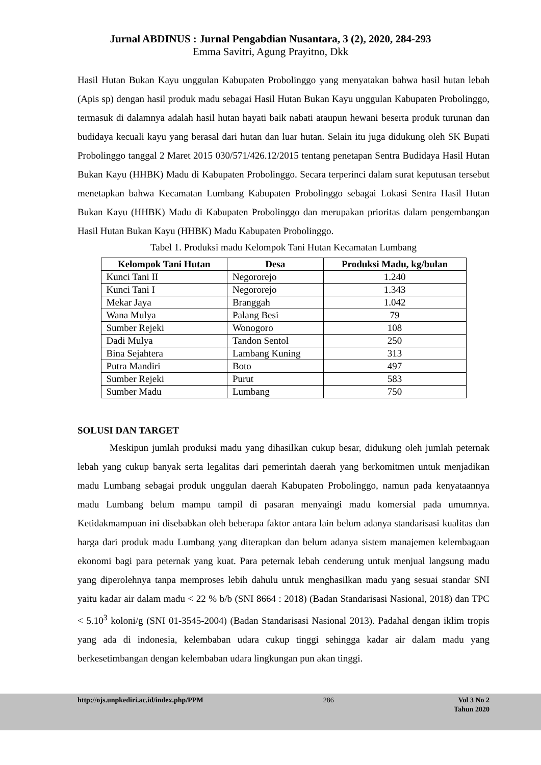Jurnal ABDINUS : Jurnal Pengabdian Nusantara, 3 (2), 2020, 284-293
Emma Savitri, Agung Prayitno, Dkk
Hasil Hutan Bukan Kayu unggulan Kabupaten Probolinggo yang menyatakan bahwa hasil hutan lebah (Apis sp) dengan hasil produk madu sebagai Hasil Hutan Bukan Kayu unggulan Kabupaten Probolinggo, termasuk di dalamnya adalah hasil hutan hayati baik nabati ataupun hewani beserta produk turunan dan budidaya kecuali kayu yang berasal dari hutan dan luar hutan. Selain itu juga didukung oleh SK Bupati Probolinggo tanggal 2 Maret 2015 030/571/426.12/2015 tentang penetapan Sentra Budidaya Hasil Hutan Bukan Kayu (HHBK) Madu di Kabupaten Probolinggo. Secara terperinci dalam surat keputusan tersebut menetapkan bahwa Kecamatan Lumbang Kabupaten Probolinggo sebagai Lokasi Sentra Hasil Hutan Bukan Kayu (HHBK) Madu di Kabupaten Probolinggo dan merupakan prioritas dalam pengembangan Hasil Hutan Bukan Kayu (HHBK) Madu Kabupaten Probolinggo.
Tabel 1. Produksi madu Kelompok Tani Hutan Kecamatan Lumbang
| Kelompok Tani Hutan | Desa | Produksi Madu, kg/bulan |
| --- | --- | --- |
| Kunci Tani II | Negororejo | 1.240 |
| Kunci Tani I | Negororejo | 1.343 |
| Mekar Jaya | Branggah | 1.042 |
| Wana Mulya | Palang Besi | 79 |
| Sumber Rejeki | Wonogoro | 108 |
| Dadi Mulya | Tandon Sentol | 250 |
| Bina Sejahtera | Lambang Kuning | 313 |
| Putra Mandiri | Boto | 497 |
| Sumber Rejeki | Purut | 583 |
| Sumber Madu | Lumbang | 750 |
SOLUSI DAN TARGET
Meskipun jumlah produksi madu yang dihasilkan cukup besar, didukung oleh jumlah peternak lebah yang cukup banyak serta legalitas dari pemerintah daerah yang berkomitmen untuk menjadikan madu Lumbang sebagai produk unggulan daerah Kabupaten Probolinggo, namun pada kenyataannya madu Lumbang belum mampu tampil di pasaran menyaingi madu komersial pada umumnya. Ketidakmampuan ini disebabkan oleh beberapa faktor antara lain belum adanya standarisasi kualitas dan harga dari produk madu Lumbang yang diterapkan dan belum adanya sistem manajemen kelembagaan ekonomi bagi para peternak yang kuat. Para peternak lebah cenderung untuk menjual langsung madu yang diperolehnya tanpa memproses lebih dahulu untuk menghasilkan madu yang sesuai standar SNI yaitu kadar air dalam madu < 22 % b/b (SNI 8664 : 2018) (Badan Standarisasi Nasional, 2018) dan TPC < 5.10<sup>3</sup> koloni/g (SNI 01-3545-2004) (Badan Standarisasi Nasional 2013). Padahal dengan iklim tropis yang ada di indonesia, kelembaban udara cukup tinggi sehingga kadar air dalam madu yang berkesetimbangan dengan kelembaban udara lingkungan pun akan tinggi.
http://ojs.unpkediri.ac.id/index.php/PPM 286 Vol 3 No 2
Tahun 2020